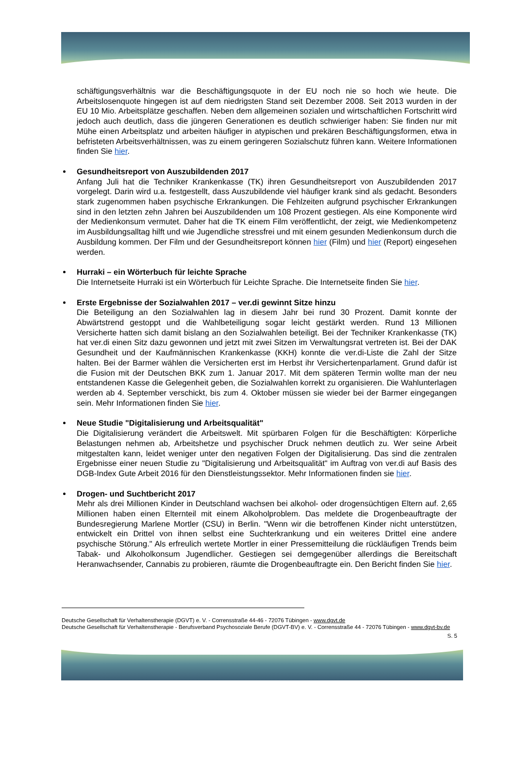schäftigungsverhältnis war die Beschäftigungsquote in der EU noch nie so hoch wie heute. Die Arbeitslosenquote hingegen ist auf dem niedrigsten Stand seit Dezember 2008. Seit 2013 wurden in der EU 10 Mio. Arbeitsplätze geschaffen. Neben dem allgemeinen sozialen und wirtschaftlichen Fortschritt wird jedoch auch deutlich, dass die jüngeren Generationen es deutlich schwieriger haben: Sie finden nur mit Mühe einen Arbeitsplatz und arbeiten häufiger in atypischen und prekären Beschäftigungsformen, etwa in befristeten Arbeitsverhältnissen, was zu einem geringeren Sozialschutz führen kann. Weitere Informationen finden Sie hier.
Gesundheitsreport von Auszubildenden 2017
Anfang Juli hat die Techniker Krankenkasse (TK) ihren Gesundheitsreport von Auszubildenden 2017 vorgelegt. Darin wird u.a. festgestellt, dass Auszubildende viel häufiger krank sind als gedacht. Besonders stark zugenommen haben psychische Erkrankungen. Die Fehlzeiten aufgrund psychischer Erkrankungen sind in den letzten zehn Jahren bei Auszubildenden um 108 Prozent gestiegen. Als eine Komponente wird der Medienkonsum vermutet. Daher hat die TK einem Film veröffentlicht, der zeigt, wie Medienkompetenz im Ausbildungsalltag hilft und wie Jugendliche stressfrei und mit einem gesunden Medienkonsum durch die Ausbildung kommen. Der Film und der Gesundheitsreport können hier (Film) und hier (Report) eingesehen werden.
Hurraki – ein Wörterbuch für leichte Sprache
Die Internetseite Hurraki ist ein Wörterbuch für Leichte Sprache. Die Internetseite finden Sie hier.
Erste Ergebnisse der Sozialwahlen 2017 – ver.di gewinnt Sitze hinzu
Die Beteiligung an den Sozialwahlen lag in diesem Jahr bei rund 30 Prozent. Damit konnte der Abwärtstrend gestoppt und die Wahlbeteiligung sogar leicht gestärkt werden. Rund 13 Millionen Versicherte hatten sich damit bislang an den Sozialwahlen beteiligt. Bei der Techniker Krankenkasse (TK) hat ver.di einen Sitz dazu gewonnen und jetzt mit zwei Sitzen im Verwaltungsrat vertreten ist. Bei der DAK Gesundheit und der Kaufmännischen Krankenkasse (KKH) konnte die ver.di-Liste die Zahl der Sitze halten. Bei der Barmer wählen die Versicherten erst im Herbst ihr Versichertenparlament. Grund dafür ist die Fusion mit der Deutschen BKK zum 1. Januar 2017. Mit dem späteren Termin wollte man der neu entstandenen Kasse die Gelegenheit geben, die Sozialwahlen korrekt zu organisieren. Die Wahlunterlagen werden ab 4. September verschickt, bis zum 4. Oktober müssen sie wieder bei der Barmer eingegangen sein. Mehr Informationen finden Sie hier.
Neue Studie "Digitalisierung und Arbeitsqualität"
Die Digitalisierung verändert die Arbeitswelt. Mit spürbaren Folgen für die Beschäftigten: Körperliche Belastungen nehmen ab, Arbeitshetze und psychischer Druck nehmen deutlich zu. Wer seine Arbeit mitgestalten kann, leidet weniger unter den negativen Folgen der Digitalisierung. Das sind die zentralen Ergebnisse einer neuen Studie zu "Digitalisierung und Arbeitsqualität" im Auftrag von ver.di auf Basis des DGB-Index Gute Arbeit 2016 für den Dienstleistungssektor. Mehr Informationen finden sie hier.
Drogen- und Suchtbericht 2017
Mehr als drei Millionen Kinder in Deutschland wachsen bei alkohol- oder drogensüchtigen Eltern auf. 2,65 Millionen haben einen Elternteil mit einem Alkoholproblem. Das meldete die Drogenbeauftragte der Bundesregierung Marlene Mortler (CSU) in Berlin. "Wenn wir die betroffenen Kinder nicht unterstützen, entwickelt ein Drittel von ihnen selbst eine Suchterkrankung und ein weiteres Drittel eine andere psychische Störung." Als erfreulich wertete Mortler in einer Pressemitteilung die rückläufigen Trends beim Tabak- und Alkoholkonsum Jugendlicher. Gestiegen sei demgegenüber allerdings die Bereitschaft Heranwachsender, Cannabis zu probieren, räumte die Drogenbeauftragte ein. Den Bericht finden Sie hier.
Deutsche Gesellschaft für Verhaltenstherapie (DGVT) e. V. - Corrensstraße 44-46 - 72076 Tübingen - www.dgvt.de
Deutsche Gesellschaft für Verhaltenstherapie - Berufsverband Psychosoziale Berufe (DGVT-BV) e. V. - Corrensstraße 44 - 72076 Tübingen - www.dgvt-bv.de
S. 5